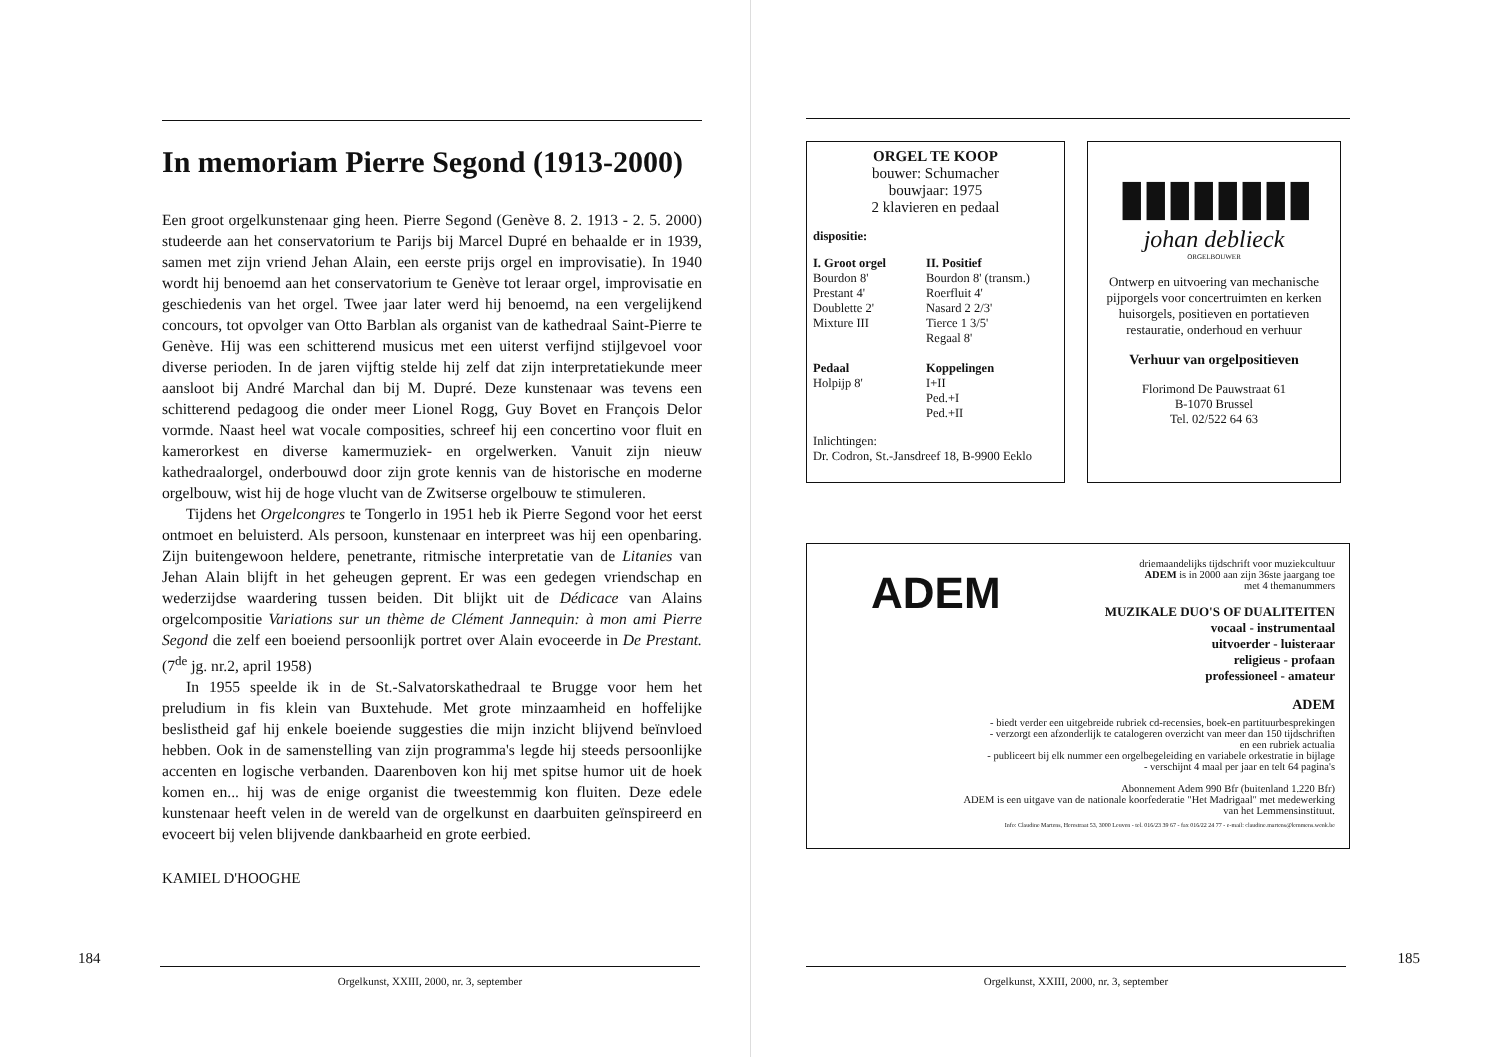In memoriam Pierre Segond (1913-2000)
Een groot orgelkunstenaar ging heen. Pierre Segond (Genève 8. 2. 1913 - 2. 5. 2000) studeerde aan het conservatorium te Parijs bij Marcel Dupré en behaalde er in 1939, samen met zijn vriend Jehan Alain, een eerste prijs orgel en improvisatie). In 1940 wordt hij benoemd aan het conservatorium te Genève tot leraar orgel, improvisatie en geschiedenis van het orgel. Twee jaar later werd hij benoemd, na een vergelijkend concours, tot opvolger van Otto Barblan als organist van de kathedraal Saint-Pierre te Genève. Hij was een schitterend musicus met een uiterst verfijnd stijlgevoel voor diverse perioden. In de jaren vijftig stelde hij zelf dat zijn interpretatiekunde meer aansloot bij André Marchal dan bij M. Dupré. Deze kunstenaar was tevens een schitterend pedagoog die onder meer Lionel Rogg, Guy Bovet en François Delor vormde. Naast heel wat vocale composities, schreef hij een concertino voor fluit en kamerorkest en diverse kamermuziek- en orgelwerken. Vanuit zijn nieuw kathedraalorgel, onderbouwd door zijn grote kennis van de historische en moderne orgelbouw, wist hij de hoge vlucht van de Zwitserse orgelbouw te stimuleren.
Tijdens het Orgelcongres te Tongerlo in 1951 heb ik Pierre Segond voor het eerst ontmoet en beluisterd. Als persoon, kunstenaar en interpreet was hij een openbaring. Zijn buitengewoon heldere, penetrante, ritmische interpretatie van de Litanies van Jehan Alain blijft in het geheugen geprent. Er was een gedegen vriendschap en wederzijdse waardering tussen beiden. Dit blijkt uit de Dédicace van Alains orgelcompositie Variations sur un thème de Clément Jannequin: à mon ami Pierre Segond die zelf een boeiend persoonlijk portret over Alain evoceerde in De Prestant. (7<sup>de</sup> jg. nr.2, april 1958)
In 1955 speelde ik in de St.-Salvatorskathedraal te Brugge voor hem het preludium in fis klein van Buxtehude. Met grote minzaamheid en hoffelijke beslistheid gaf hij enkele boeiende suggesties die mijn inzicht blijvend beïnvloed hebben. Ook in de samenstelling van zijn programma's legde hij steeds persoonlijke accenten en logische verbanden. Daarenboven kon hij met spitse humor uit de hoek komen en... hij was de enige organist die tweestemmig kon fluiten. Deze edele kunstenaar heeft velen in de wereld van de orgelkunst en daarbuiten geïnspireerd en evoceert bij velen blijvende dankbaarheid en grote eerbied.
KAMIEL D'HOOGHE
184
Orgelkunst, XXIII, 2000, nr. 3, september
ORGEL TE KOOP
bouwer: Schumacher
bouwjaar: 1975
2 klavieren en pedaal
dispositie:
I. Groot orgel
Bourdon 8'
Prestant 4'
Doublette 2'
Mixture III
Pedaal
Holpijp 8'
II. Positief
Bourdon 8' (transm.)
Roerfluit 4'
Nasard 2 2/3'
Tierce 1 3/5'
Regaal 8'
Koppelingen
I+II
Ped.+I
Ped.+II
Inlichtingen:
Dr. Codron, St.-Jansdreef 18, B-9900 Eeklo
▮▮▮▮▮▮▮▮
johan deblieck
ORGELBOUWER
Ontwerp en uitvoering van mechanische pijporgels voor concertruimten en kerken huisorgels, positieven en portatieven restauratie, onderhoud en verhuur
Verhuur van orgelpositieven
Florimond De Pauwstraat 61
B-1070 Brussel
Tel. 02/522 64 63
ADEM
driemaandelijks tijdschrift voor muziekcultuur
ADEM is in 2000 aan zijn 36ste jaargang toe
met 4 themanummers
MUZIKALE DUO'S OF DUALITEITEN
vocaal - instrumentaal
uitvoerder - luisteraar
religieus - profaan
professioneel - amateur
ADEM
- biedt verder een uitgebreide rubriek cd-recensies, boek-en partituurbesprekingen
- verzorgt een afzonderlijk te catalogeren overzicht van meer dan 150 tijdschriften
en een rubriek actualia
- publiceert bij elk nummer een orgelbegeleiding en variabele orkestratie in bijlage
- verschijnt 4 maal per jaar en telt 64 pagina's
Abonnement Adem 990 Bfr (buitenland 1.220 Bfr)
ADEM is een uitgave van de nationale koorfederatie "Het Madrigaal" met medewerking
van het Lemmensinstituut.
Info: Claudine Martens, Herestraat 53, 3000 Leuven - tel. 016/23 39 67 - fax 016/22 24 77 - e-mail: claudine.martens@lemmens.wenk.be
185
Orgelkunst, XXIII, 2000, nr. 3, september